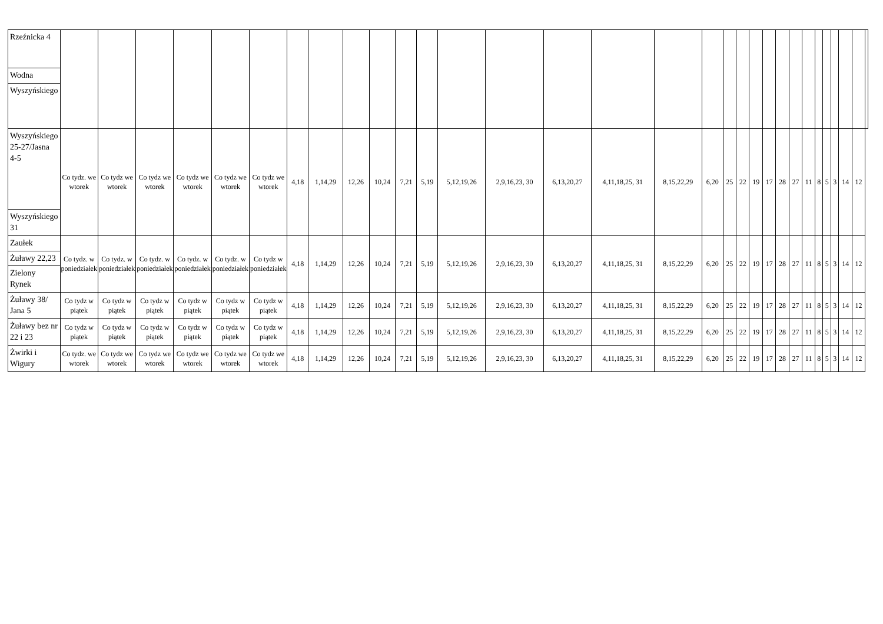| Rzeźnicka 4 | | | | | | | | | | | | | | | | | | | | | | | | | | | | | | | |
| Wodna | | | | | | | | | | | | | | | | | | | | | | | | | | | | | | | |
| Wyszyńskiego | | | | | | | | | | | | | | | | | | | | | | | | | | | | | | | |
| Wyszyńskiego 25-27/Jasna 4-5 | Co tydz. we wtorek | Co tydz we wtorek | Co tydz we wtorek | Co tydz we wtorek | Co tydz we wtorek | Co tydz we wtorek | 4,18 | 1,14,29 | 12,26 | 10,24 | 7,21 | 5,19 | 5,12,19,26 | 2,9,16,23, 30 | 6,13,20,27 | 4,11,18,25, 31 | 8,15,22,29 | 6,20 | 25 | 22 | 19 | 17 | 28 | 27 | 11 | 8 | 5 | 3 | 14 | 12 | |
| Wyszyńskiego 31 | | | | | | | | | | | | | | | | | | | | | | | | | | | | | | | |
| Zaułek | Co tydz. w poniedziałek | Co tydz. w poniedziałek | Co tydz. w poniedziałek | Co tydz. w poniedziałek | Co tydz. w poniedziałek | Co tydz w poniedziałek | 4,18 | 1,14,29 | 12,26 | 10,24 | 7,21 | 5,19 | 5,12,19,26 | 2,9,16,23, 30 | 6,13,20,27 | 4,11,18,25, 31 | 8,15,22,29 | 6,20 | 25 | 22 | 19 | 17 | 28 | 27 | 11 | 8 | 5 | 3 | 14 | 12 | |
| Żuławy 22,23 | | | | | | | | | | | | | | | | | | | | | | | | | | | | | | | |
| Zielony Rynek | | | | | | | | | | | | | | | | | | | | | | | | | | | | | | | |
| Żuławy 38/ Jana 5 | Co tydz w piątek | Co tydz w piątek | Co tydz w piątek | Co tydz w piątek | Co tydz w piątek | Co tydz w piątek | 4,18 | 1,14,29 | 12,26 | 10,24 | 7,21 | 5,19 | 5,12,19,26 | 2,9,16,23, 30 | 6,13,20,27 | 4,11,18,25, 31 | 8,15,22,29 | 6,20 | 25 | 22 | 19 | 17 | 28 | 27 | 11 | 8 | 5 | 3 | 14 | 12 | |
| Żuławy bez nr 22 i 23 | Co tydz w piątek | Co tydz w piątek | Co tydz w piątek | Co tydz w piątek | Co tydz w piątek | Co tydz w piątek | 4,18 | 1,14,29 | 12,26 | 10,24 | 7,21 | 5,19 | 5,12,19,26 | 2,9,16,23, 30 | 6,13,20,27 | 4,11,18,25, 31 | 8,15,22,29 | 6,20 | 25 | 22 | 19 | 17 | 28 | 27 | 11 | 8 | 5 | 3 | 14 | 12 | |
| Żwirki i Wigury | Co tydz. we wtorek | Co tydz we wtorek | Co tydz we wtorek | Co tydz we wtorek | Co tydz we wtorek | Co tydz we wtorek | 4,18 | 1,14,29 | 12,26 | 10,24 | 7,21 | 5,19 | 5,12,19,26 | 2,9,16,23, 30 | 6,13,20,27 | 4,11,18,25, 31 | 8,15,22,29 | 6,20 | 25 | 22 | 19 | 17 | 28 | 27 | 11 | 8 | 5 | 3 | 14 | 12 | |